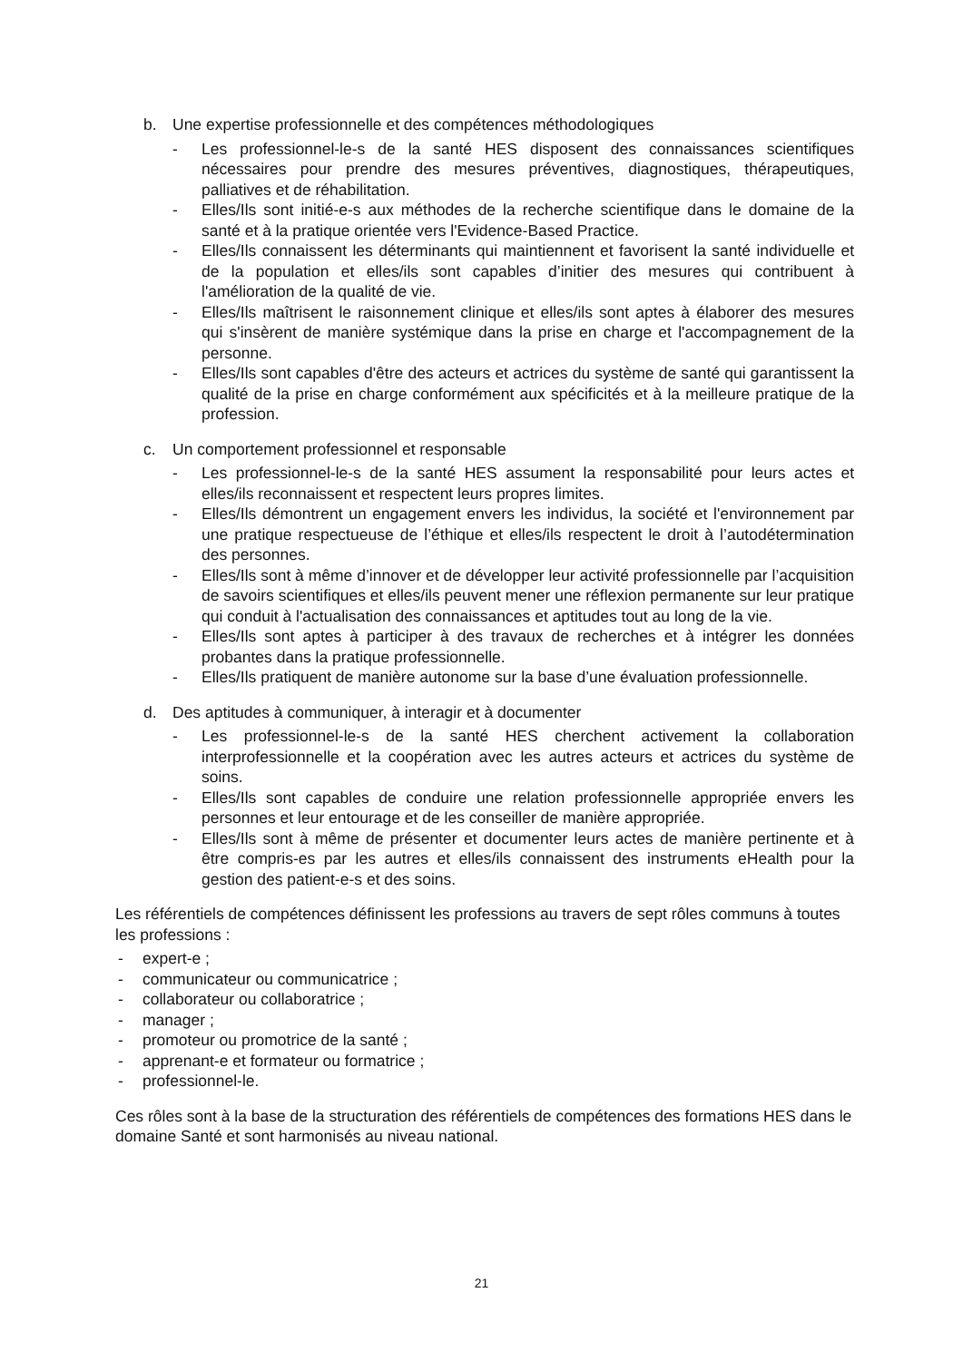b. Une expertise professionnelle et des compétences méthodologiques
- Les professionnel-le-s de la santé HES disposent des connaissances scientifiques nécessaires pour prendre des mesures préventives, diagnostiques, thérapeutiques, palliatives et de réhabilitation.
- Elles/Ils sont initié-e-s aux méthodes de la recherche scientifique dans le domaine de la santé et à la pratique orientée vers l'Evidence-Based Practice.
- Elles/Ils connaissent les déterminants qui maintiennent et favorisent la santé individuelle et de la population et elles/ils sont capables d’initier des mesures qui contribuent à l'amélioration de la qualité de vie.
- Elles/Ils maîtrisent le raisonnement clinique et elles/ils sont aptes à élaborer des mesures qui s'insèrent de manière systémique dans la prise en charge et l'accompagnement de la personne.
- Elles/Ils sont capables d'être des acteurs et actrices du système de santé qui garantissent la qualité de la prise en charge conformément aux spécificités et à la meilleure pratique de la profession.
c. Un comportement professionnel et responsable
- Les professionnel-le-s de la santé HES assument la responsabilité pour leurs actes et elles/ils reconnaissent et respectent leurs propres limites.
- Elles/Ils démontrent un engagement envers les individus, la société et l'environnement par une pratique respectueuse de l’éthique et elles/ils respectent le droit à l’autodétermination des personnes.
- Elles/Ils sont à même d’innover et de développer leur activité professionnelle par l’acquisition de savoirs scientifiques et elles/ils peuvent mener une réflexion permanente sur leur pratique qui conduit à l'actualisation des connaissances et aptitudes tout au long de la vie.
- Elles/Ils sont aptes à participer à des travaux de recherches et à intégrer les données probantes dans la pratique professionnelle.
- Elles/Ils pratiquent de manière autonome sur la base d’une évaluation professionnelle.
d. Des aptitudes à communiquer, à interagir et à documenter
- Les professionnel-le-s de la santé HES cherchent activement la collaboration interprofessionnelle et la coopération avec les autres acteurs et actrices du système de soins.
- Elles/Ils sont capables de conduire une relation professionnelle appropriée envers les personnes et leur entourage et de les conseiller de manière appropriée.
- Elles/Ils sont à même de présenter et documenter leurs actes de manière pertinente et à être compris-es par les autres et elles/ils connaissent des instruments eHealth pour la gestion des patient-e-s et des soins.
Les référentiels de compétences définissent les professions au travers de sept rôles communs à toutes les professions :
- expert-e ;
- communicateur ou communicatrice ;
- collaborateur ou collaboratrice ;
- manager ;
- promoteur ou promotrice de la santé ;
- apprenant-e et formateur ou formatrice ;
- professionnel-le.
Ces rôles sont à la base de la structuration des référentiels de compétences des formations HES dans le domaine Santé et sont harmonisés au niveau national.
21